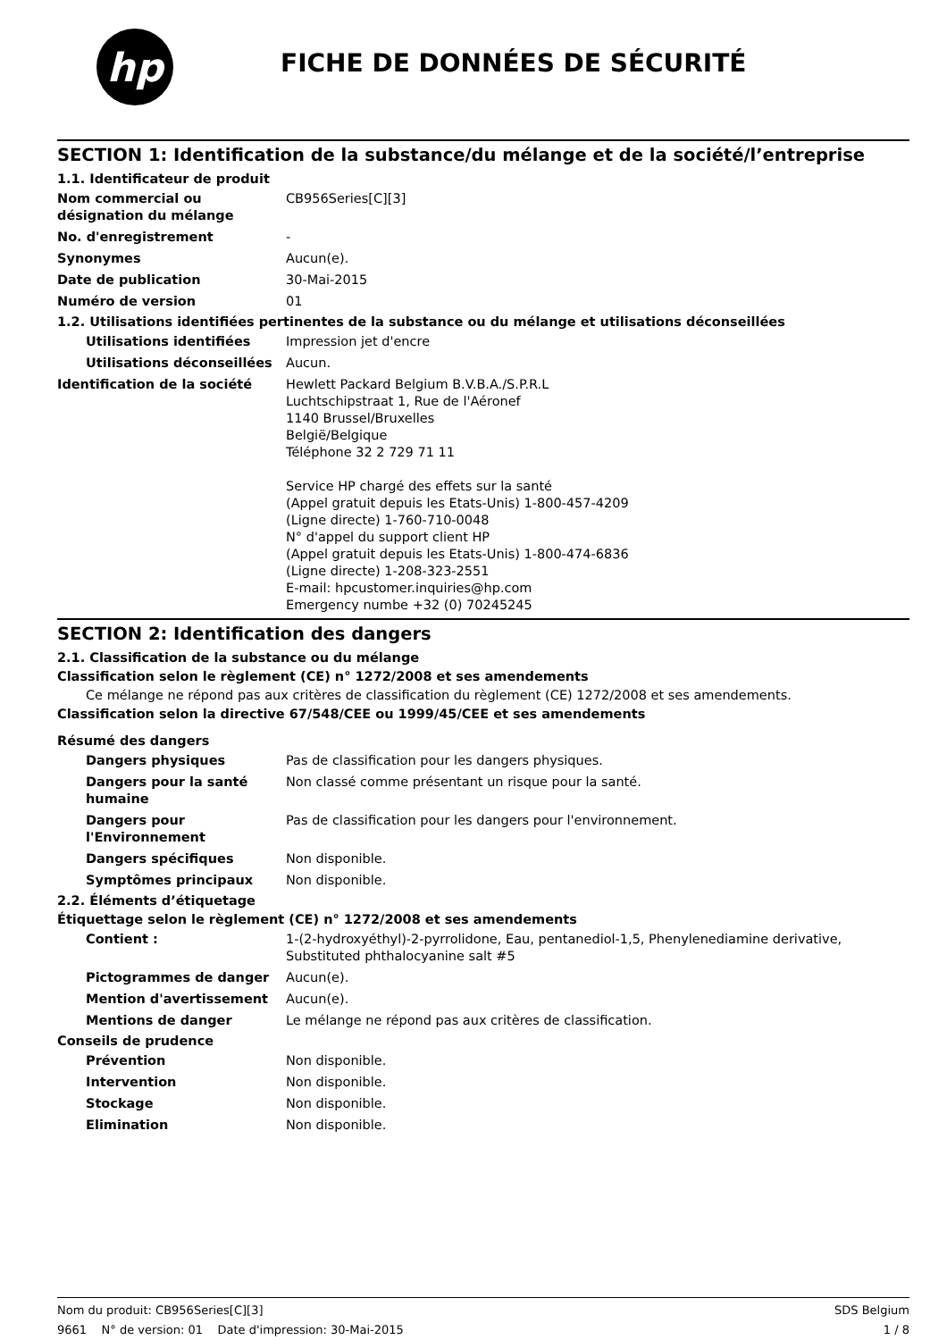hp
FICHE DE DONNÉES DE SÉCURITÉ
SECTION 1: Identification de la substance/du mélange et de la société/l’entreprise
1.1. Identificateur de produit
Nom commercial ou désignation du mélange
CB956Series[C][3]
No. d'enregistrement -
Synonymes Aucun(e).
Date de publication 30-Mai-2015
Numéro de version 01
1.2. Utilisations identifiées pertinentes de la substance ou du mélange et utilisations déconseillées
Utilisations identifiées Impression jet d'encre
Utilisations déconseillées
Aucun.
Identification de la société Hewlett Packard Belgium B.V.B.A./S.P.R.L
Luchtschipstraat 1, Rue de l'Aéronef
1140 Brussel/Bruxelles
België/Belgique
Téléphone 32 2 729 71 11
Service HP chargé des effets sur la santé
(Appel gratuit depuis les Etats-Unis) 1-800-457-4209
(Ligne directe) 1-760-710-0048
N° d'appel du support client HP
(Appel gratuit depuis les Etats-Unis) 1-800-474-6836
(Ligne directe) 1-208-323-2551
E-mail: hpcustomer.inquiries@hp.com
Emergency numbe +32 (0) 70245245
SECTION 2: Identification des dangers
2.1. Classification de la substance ou du mélange
Classification selon le règlement (CE) n° 1272/2008 et ses amendements
Ce mélange ne répond pas aux critères de classification du règlement (CE) 1272/2008 et ses amendements.
Classification selon la directive 67/548/CEE ou 1999/45/CEE et ses amendements
Résumé des dangers
Dangers physiques Pas de classification pour les dangers physiques.
Dangers pour la santé humaine
Non classé comme présentant un risque pour la santé.
Dangers pour l'Environnement
Pas de classification pour les dangers pour l'environnement.
Dangers spécifiques Non disponible.
Symptômes principaux Non disponible.
2.2. Éléments d’étiquetage
Étiquettage selon le règlement (CE) n° 1272/2008 et ses amendements
Contient : 1-(2-hydroxyéthyl)-2-pyrrolidone, Eau, pentanediol-1,5, Phenylenediamine derivative, Substituted phthalocyanine salt #5
Pictogrammes de danger Aucun(e).
Mention d'avertissement Aucun(e).
Mentions de danger Le mélange ne répond pas aux critères de classification.
Conseils de prudence
Prévention Non disponible.
Intervention Non disponible.
Stockage Non disponible.
Elimination Non disponible.
Nom du produit: CB956Series[C][3] SDS Belgium
9661 N° de version: 01 Date d'impression: 30-Mai-2015 1 / 8